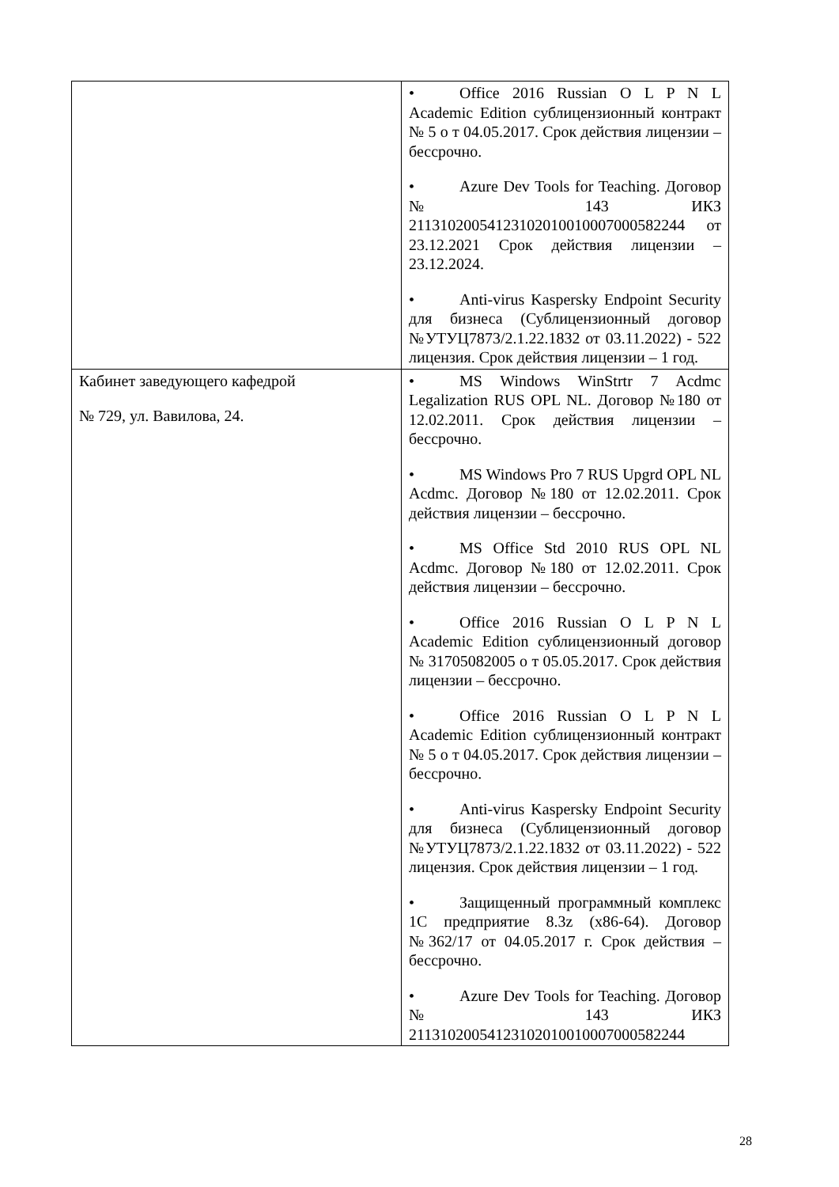| | • Office 2016 Russian O L P N L Academic Edition сублицензионный контракт № 5 о т 04.05.2017. Срок действия лицензии – бессрочно. • Azure Dev Tools for Teaching. Договор № 143 ИКЗ 211310200541231020100100070005822­44 от 23.12.2021 Срок действия лицензии – 23.12.2024. • Anti-virus Kaspersky Endpoint Security для бизнеса (Сублицензионный договор №УТУЦ7873/2.1.22.1832 от 03.11.2022) - 522 лицензия. Срок действия лицензии – 1 год. |
| Кабинет заведующего кафедрой № 729, ул. Вавилова, 24. | • MS Windows WinStrtr 7 Acdmc Legalization RUS OPL NL. Договор №180 от 12.02.2011. Срок действия лицензии – бессрочно. • MS Windows Pro 7 RUS Upgrd OPL NL Acdmc. Договор №180 от 12.02.2011. Срок действия лицензии – бессрочно. • MS Office Std 2010 RUS OPL NL Acdmc. Договор №180 от 12.02.2011. Срок действия лицензии – бессрочно. • Office 2016 Russian O L P N L Academic Edition сублицензионный договор № 31705082005 о т 05.05.2017. Срок действия лицензии – бессрочно. • Office 2016 Russian O L P N L Academic Edition сублицензионный контракт № 5 о т 04.05.2017. Срок действия лицензии – бессрочно. • Anti-virus Kaspersky Endpoint Security для бизнеса (Сублицензионный договор №УТУЦ7873/2.1.22.1832 от 03.11.2022) - 522 лицензия. Срок действия лицензии – 1 год. • Защищенный программный комплекс 1С предприятие 8.3z (x86-64). Договор №362/17 от 04.05.2017 г. Срок действия – бессрочно. • Azure Dev Tools for Teaching. Договор № 143 ИКЗ 211310200541231020100100070005822­44 |
28